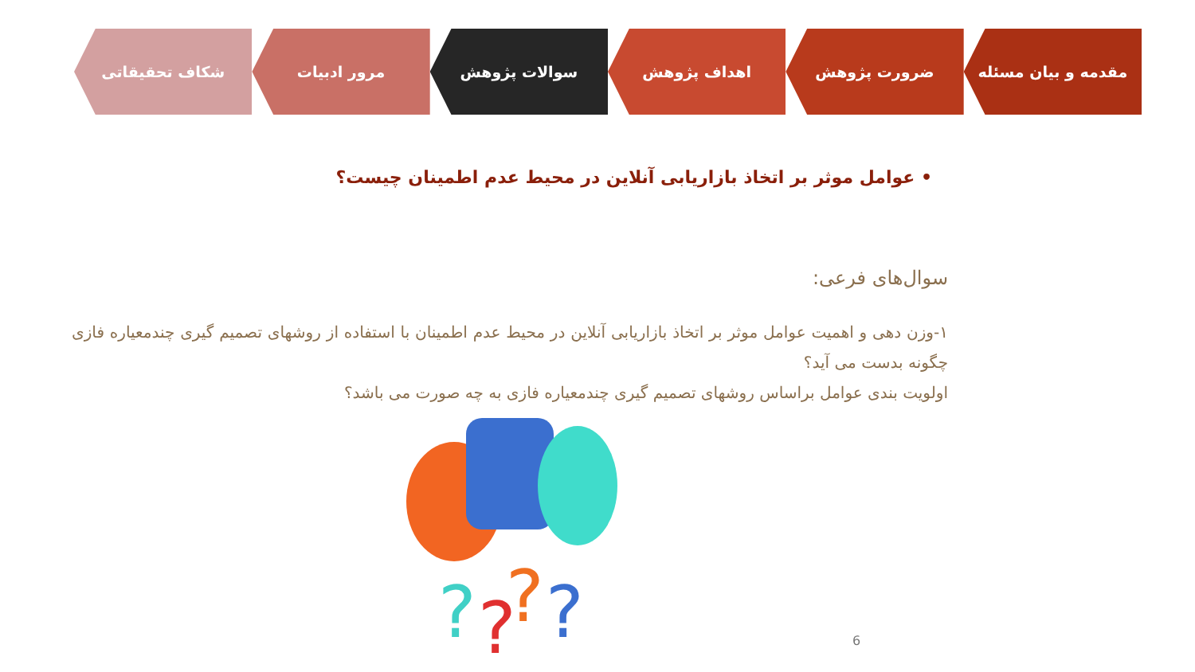مقدمه و بیان مسئله ضرورت پژوهش اهداف پژوهش سوالات پژوهش مرور ادبیات شکاف تحقیقاتی
• عوامل موثر بر اتخاذ بازاریابی آنلاین در محیط عدم اطمینان چیست؟
سوال‌های فرعی:
۱-وزن دهی و اهمیت عوامل موثر بر اتخاذ بازاریابی آنلاین در محیط عدم اطمینان با استفاده از روشهای تصمیم گیری چندمعیاره فازی چگونه بدست می آید؟
اولویت بندی عوامل براساس روشهای تصمیم گیری چندمعیاره فازی به چه صورت می باشد؟
?
?
?
?
6